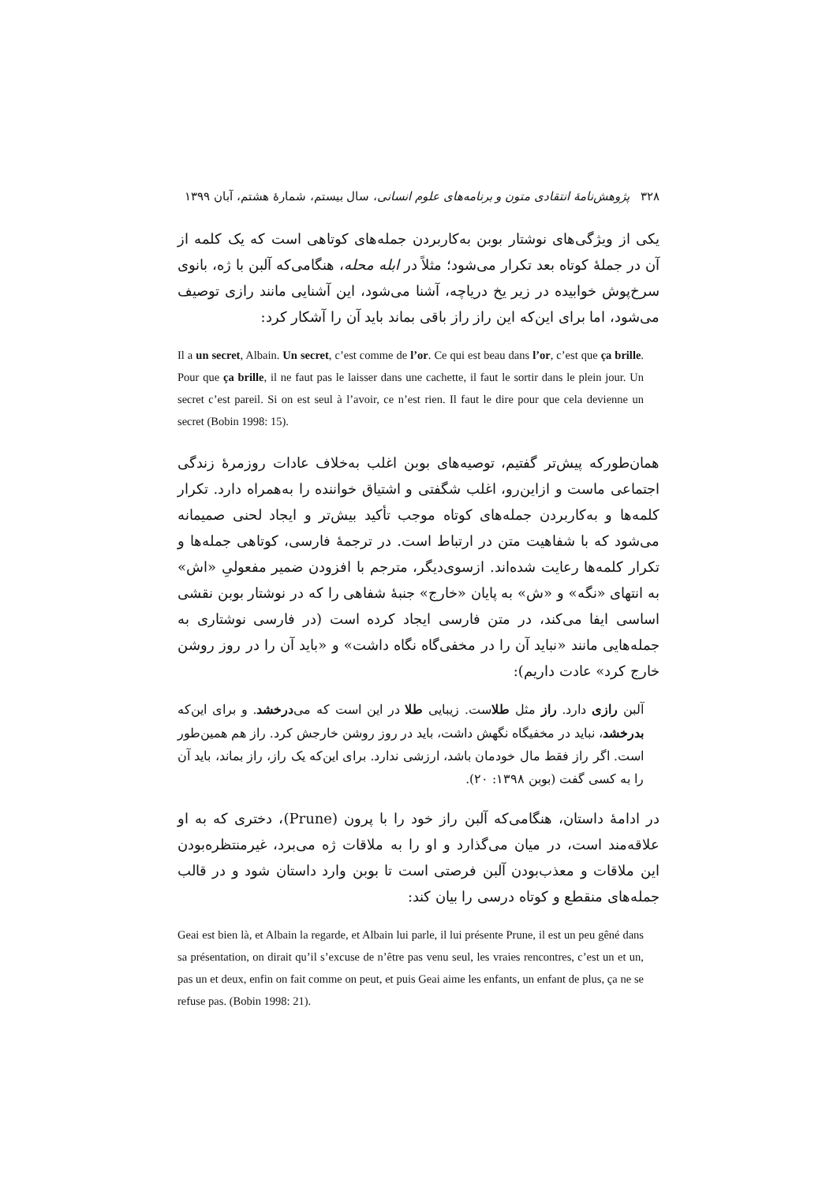۳۲۸ پژوهش‌نامهٔ انتقادی متون و برنامه‌های علوم انسانی، سال بیستم، شمارهٔ هشتم، آبان ۱۳۹۹
یکی از ویژگی‌های نوشتار بوبن به‌کاربردن جمله‌های کوتاهی است که یک کلمه از آن در جملهٔ کوتاه بعد تکرار می‌شود؛ مثلاً در ابله محله، هنگامی‌که آلبن با ژه، بانوی سرخ‌پوش خوابیده در زیر یخ دریاچه، آشنا می‌شود، این آشنایی مانند رازی توصیف می‌شود، اما برای این‌که این راز راز باقی بماند باید آن را آشکار کرد:
Il a un secret, Albain. Un secret, c’est comme de l’or. Ce qui est beau dans l’or, c’est que ça brille. Pour que ça brille, il ne faut pas le laisser dans une cachette, il faut le sortir dans le plein jour. Un secret c’est pareil. Si on est seul à l’avoir, ce n’est rien. Il faut le dire pour que cela devienne un secret (Bobin 1998: 15).
همان‌طورکه پیش‌تر گفتیم، توصیه‌های بوبن اغلب به‌خلاف عادات روزمرهٔ زندگی اجتماعی ماست و ازاین‌رو، اغلب شگفتی و اشتیاق خواننده را به‌همراه دارد. تکرار کلمه‌ها و به‌کاربردن جمله‌های کوتاه موجب تأکید بیش‌تر و ایجاد لحنی صمیمانه می‌شود که با شفاهیت متن در ارتباط است. در ترجمهٔ فارسی، کوتاهی جمله‌ها و تکرار کلمه‌ها رعایت شده‌اند. ازسوی‌دیگر، مترجم با افزودن ضمیر مفعولیِ «اش» به انتهای «نگه» و «ش» به پایان «خارج» جنبهٔ شفاهی را که در نوشتار بوبن نقشی اساسی ایفا می‌کند، در متن فارسی ایجاد کرده است (در فارسی نوشتاری به جمله‌هایی مانند «نباید آن را در مخفی‌گاه نگاه داشت» و «باید آن را در روز روشن خارج کرد» عادت داریم):
آلبن رازی دارد. راز مثل طلاست. زیبایی طلا در این است که می‌درخشد. و برای این‌که بدرخشد، نباید در مخفیگاه نگهش داشت، باید در روز روشن خارجش کرد. راز هم همین‌طور است. اگر راز فقط مال خودمان باشد، ارزشی ندارد. برای این‌که یک راز، راز بماند، باید آن را به کسی گفت (بوبن ۱۳۹۸: ۲۰).
در ادامهٔ داستان، هنگامی‌که آلبن راز خود را با پرون (Prune)، دختری که به او علاقه‌مند است، در میان می‌گذارد و او را به ملاقات ژه می‌برد، غیرمنتظره‌بودن این ملاقات و معذب‌بودن آلبن فرصتی است تا بوبن وارد داستان شود و در قالب جمله‌های منقطع و کوتاه درسی را بیان کند:
Geai est bien là, et Albain la regarde, et Albain lui parle, il lui présente Prune, il est un peu gêné dans sa présentation, on dirait qu’il s’excuse de n’être pas venu seul, les vraies rencontres, c’est un et un, pas un et deux, enfin on fait comme on peut, et puis Geai aime les enfants, un enfant de plus, ça ne se refuse pas. (Bobin 1998: 21).